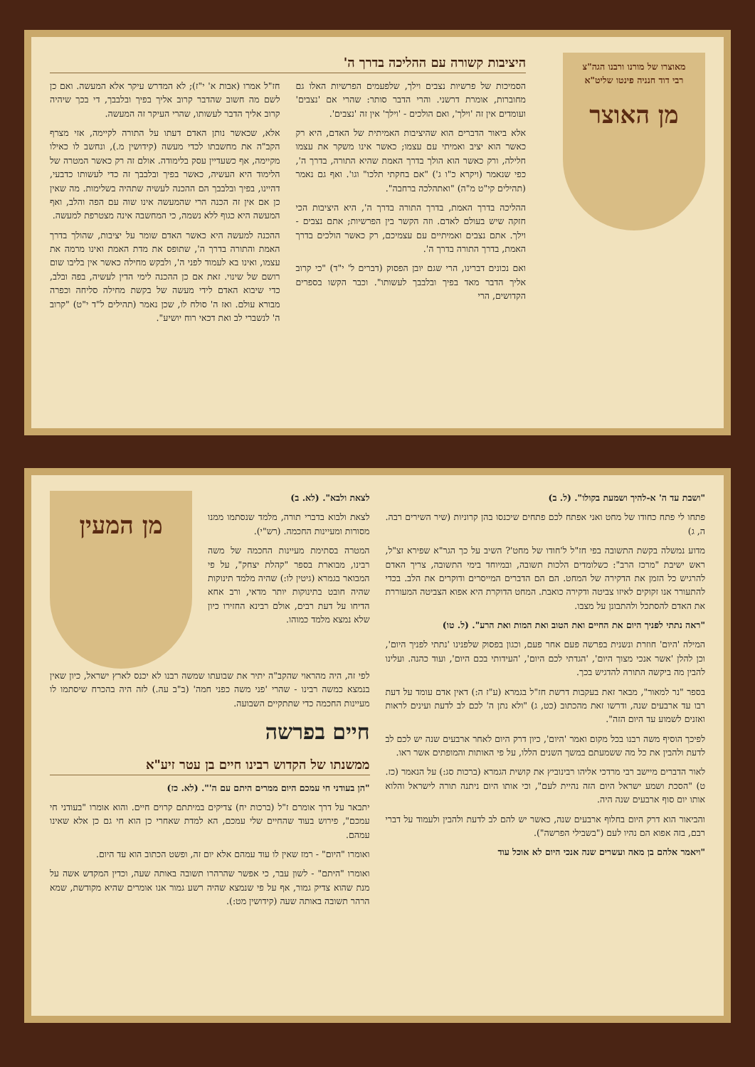מאוצרו של מורנו ורבנו הגה"צ
רבי דוד חנניה פינטו שליט"א
מן האוצר
היציבות קשורה עם ההליכה בדרך ה'
הסמיכות של פרשיות נצבים וילך, שלפעמים הפרשיות האלו גם מחוברות, אומרת דרשני. והרי הדבר סותר: שהרי אם 'נצבים' ועומדים אין זה 'וילך', ואם הולכים - 'וילך' אין זה 'נצבים'.
אלא ביאור הדברים הוא שהיציבות האמיתית של האדם, היא רק כאשר הוא יציב ואמיתי עם עצמו; כאשר אינו משקר את עצמו חלילה, ורק כאשר הוא הולך בדרך האמת שהיא התורה, בדרך ה', כפי שנאמר (ויקרא כ"ו ג') "אם בחקתי תלכו" וגו'. ואף גם נאמר (תהילים קי"ט מ"ה) "ואתהלכה ברחבה".
ההליכה בדרך האמת, בדרך התורה בדרך ה', היא היציבות הכי חזקה שיש בעולם לאדם. וזה הקשר בין הפרשיות; אתם נצבים - וילך. אתם נצבים ואמיתיים עם עצמיכם, רק כאשר הולכים בדרך האמת, בדרך התורה בדרך ה'.
ואם נכונים דברינו, הרי שגם יובן הפסוק (דברים ל' י"ד) "כי קרוב אליך הדבר מאד בפיך ובלבבך לעשותו". וכבר הקשו בספרים הקדושים, הרי
חז"ל אמרו (אבות א' י"ז); לא המדרש עיקר אלא המעשה. ואם כן לשם מה חשוב שהדבר קרוב אליך בפיך ובלבבך, די בכך שיהיה קרוב אליך הדבר לעשותו, שהרי העיקר זה המעשה.
אלא, שכאשר נותן האדם דעתו על התורה לקיימה, אזי מצרף הקב"ה את מחשבתו לכדי מעשה (קידושין מ.), ונחשב לו כאילו מקיימה, אף כשעדיין עסק בלימודה. אולם זה רק כאשר המטרה של הלימוד היא העשיה, כאשר בפיך ובלבבך זה כדי לעשותו כדבעי, דהיינו, בפיך ובלבבך הם ההכנה לעשיה שתהיה בשלימות. מה שאין כן אם אין זה הכנה הרי שהמעשה אינו שוה עם הפה והלב, ואף המעשה היא כגוף ללא נשמה, כי המחשבה אינה מצטרפת למעשה.
ההכנה למעשה היא כאשר האדם שומר על יציבות, שהולך בדרך האמת והתורה בדרך ה', שתופס את מדת האמת ואינו מרמה את עצמו, ואינו בא לעמוד לפני ה', ולבקש מחילה כאשר אין בליבו שום רושם של שינוי. זאת אם כן ההכנה לימי הדין לעשיה, בפה ובלב, כדי שיבוא האדם לידי מעשה של בקשת מחילה סליחה וכפרה מבורא עולם. ואז ה' סולח לו, שכן נאמר (תהילים ל"ד י"ט) "קרוב ה' לנשברי לב ואת דכאי רוח יושיע".
"ושבת עד ה' א-להיך ושמעת בקולו". (ל. ב)
פתחו לי פתח כחודו של מחט ואני אפתח לכם פתחים שיכנסו בהן קרוניות (שיר השירים רבה. ה, ג)
מדוע נמשלה בקשת התשובה בפי חז"ל ל'חודו של מחט'? השיב על כך הגר"א שפירא זצ"ל, ראש ישיבת "מרכז הרב": כשלומדים הלכות תשובה, ובמיוחד בימי התשובה, צריך האדם להרגיש כל הזמן את הדקירה של המחט. הם הם הדברים המייסרים ודוקרים את הלב. בכדי להתעורר אנו זקוקים לאיזו צביטה ודקירה כואבת. המחט הדוקרת היא אפוא הצביטה המעוררת את האדם להסתכל ולהתבונן על מצבו.
"ראה נתתי לפניך היום את החיים ואת הטוב ואת המות ואת הרע". (ל. טו)
המילה 'היום' חוזרת ונשנית בפרשה פעם אחר פעם, וכגון בפסוק שלפנינו 'נתתי לפניך היום', וכן להלן 'אשר אנכי מצוך היום', 'הגדתי לכם היום', 'העידותי בכם היום', ועוד כהנה. ועלינו להבין מה ביקשה התורה להדגיש בכך.
בספר "נר למאור", מבאר זאת בעקבות דרשת חז"ל בגמרא (ע"ז ה:) דאין אדם עומד על דעת רבו עד ארבעים שנה, ודרשו זאת מהכתוב (כט, ג) "ולא נתן ה' לכם לב לדעת ועינים לראות ואזנים לשמוע עד היום הזה".
לפיכך הוסיף משה רבנו בכל מקום ואמר 'היום', כיון דרק היום לאחר ארבעים שנה יש לכם לב לדעת ולהבין את כל מה ששמעתם במשך השנים הללו, על פי האותות והמופתים אשר ראו.
לאור הדברים מיישב רבי מרדכי אליהו רבינוביץ את קושית הגמרא (ברכות סג:) על הנאמר (כז. ט) "הסכת ושמע ישראל היום הזה נהיית לעם", וכי אותו היום ניתנה תורה לישראל והלוא אותו יום סוף ארבעים שנה היה.
והביאור הוא דרק היום בחלוף ארבעים שנה, כאשר יש להם לב לדעת ולהבין ולעמוד על דברי רבם, בזה אפוא הם נהיו לעם ("בשבילי הפרשה").
"ויאמר אלהם בן מאה ועשרים שנה אנכי היום לא אוכל עוד
לצאת ולבא". (לא. ב)
לצאת ולבוא בדברי תורה, מלמד שנסתמו ממנו מסורות ומעיינות החכמה. (רש"י).
המטרה בסתימת מעיינות החכמה של משה רבינו, מבוארת בספר "קהלת יצחק", על פי המבואר בגמרא (גיטין לו:) שהיה מלמד תינוקות שהיה חובט בתינוקות יותר מדאי, ורב אחא הדיחו על דעת רבים, אולם רבינא החזירו כיון שלא נמצא מלמד כמוהו.
מן המעין
לפי זה, היה מהראוי שהקב"ה יתיר את שבועתו שמשה רבנו לא יכנס לארץ ישראל, כיון שאין בנמצא כמשה רבינו - שהרי 'פני משה כפני חמה' (ב"ב עה.) לזה היה בהכרח שיסתמו לו מעיינות החכמה כדי שתתקיים השבועה.
חיים בפרשה
ממשנתו של הקדוש רבינו חיים בן עטר זיע"א
"הן בעודני חי עמכם היום ממרים היתם עם ה'". (לא. כז)
יתבאר על דרך אומרם ז"ל (ברכות יח) צדיקים במיתתם קרוים חיים. והוא אומרו "בעודני חי עמכם", פירוש בעוד שהחיים שלי עמכם, הא למדת שאחרי כן הוא חי גם כן אלא שאינו עמהם.
ואומרו "היום" - רמז שאין לו עוד עמהם אלא יום זה, ופשט הכתוב הוא עד היום.
ואומרו "היתם" - לשון עבר, כי אפשר שהרהרו תשובה באותה שעה, וכדין המקדש אשה על מנת שהוא צדיק גמור, אף על פי שנמצא שהיה רשע גמור אנו אומרים שהיא מקודשת, שמא הרהר תשובה באותה שעה (קידושין מט:).